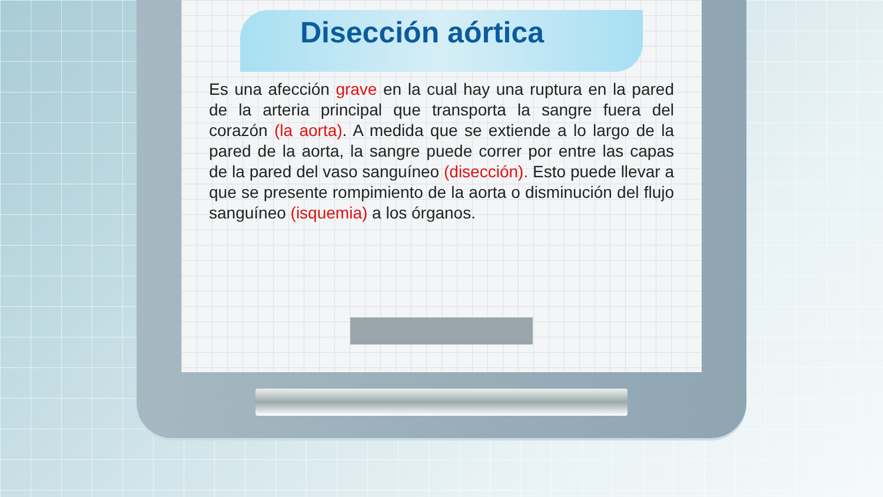Disección aórtica
Es una afección grave en la cual hay una ruptura en la pared de la arteria principal que transporta la sangre fuera del corazón (la aorta). A medida que se extiende a lo largo de la pared de la aorta, la sangre puede correr por entre las capas de la pared del vaso sanguíneo (disección). Esto puede llevar a que se presente rompimiento de la aorta o disminución del flujo sanguíneo (isquemia) a los órganos.